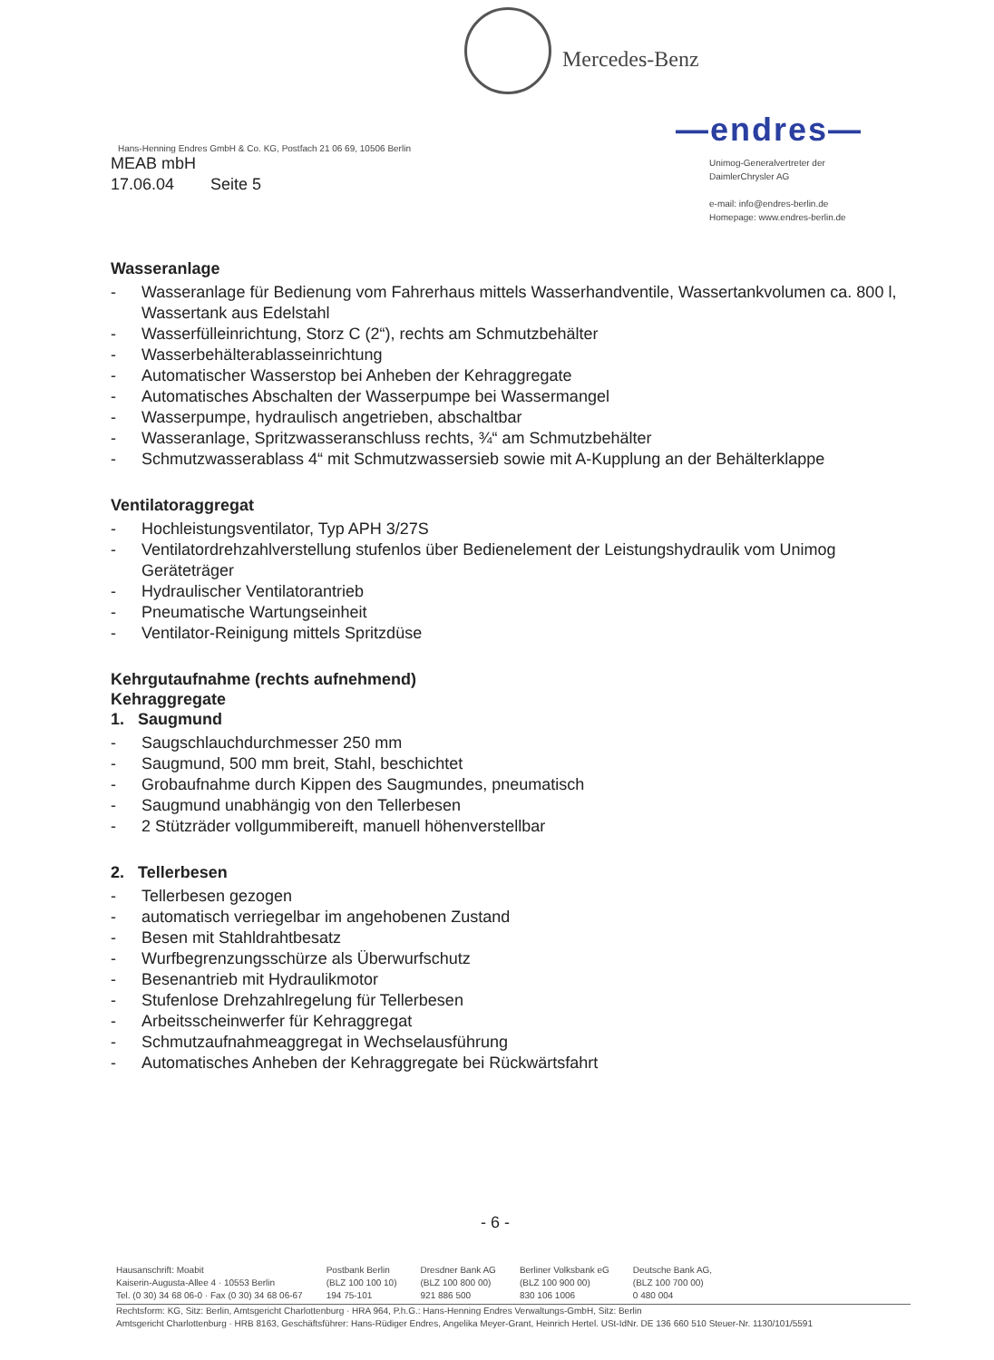Mercedes-Benz
—endres—
Unimog-Generalvertreter der
DaimlerChrysler AG
e-mail: info@endres-berlin.de
Homepage: www.endres-berlin.de
Hans-Henning Endres GmbH & Co. KG, Postfach 21 06 69, 10506 Berlin
MEAB mbH
17.06.04 Seite 5
Wasseranlage
- Wasseranlage für Bedienung vom Fahrerhaus mittels Wasserhandventile, Wassertankvolumen ca. 800 l, Wassertank aus Edelstahl
- Wasserfülleinrichtung, Storz C (2“), rechts am Schmutzbehälter
- Wasserbehälterablasseinrichtung
- Automatischer Wasserstop bei Anheben der Kehraggregate
- Automatisches Abschalten der Wasserpumpe bei Wassermangel
- Wasserpumpe, hydraulisch angetrieben, abschaltbar
- Wasseranlage, Spritzwasseranschluss rechts, ¾“ am Schmutzbehälter
- Schmutzwasserablass 4“ mit Schmutzwassersieb sowie mit A-Kupplung an der Behälterklappe
Ventilatoraggregat
- Hochleistungsventilator, Typ APH 3/27S
- Ventilatordrehzahlverstellung stufenlos über Bedienelement der Leistungshydraulik vom Unimog Geräteträger
- Hydraulischer Ventilatorantrieb
- Pneumatische Wartungseinheit
- Ventilator-Reinigung mittels Spritzdüse
Kehrgutaufnahme (rechts aufnehmend)
Kehraggregate
1. Saugmund
- Saugschlauchdurchmesser 250 mm
- Saugmund, 500 mm breit, Stahl, beschichtet
- Grobaufnahme durch Kippen des Saugmundes, pneumatisch
- Saugmund unabhängig von den Tellerbesen
- 2 Stützräder vollgummibereift, manuell höhenverstellbar
2. Tellerbesen
- Tellerbesen gezogen
- automatisch verriegelbar im angehobenen Zustand
- Besen mit Stahldrahtbesatz
- Wurfbegrenzungsschürze als Überwurfschutz
- Besenantrieb mit Hydraulikmotor
- Stufenlose Drehzahlregelung für Tellerbesen
- Arbeitsscheinwerfer für Kehraggregat
- Schmutzaufnahmeaggregat in Wechselausführung
- Automatisches Anheben der Kehraggregate bei Rückwärtsfahrt
- 6 -
Hausanschrift: Moabit
Kaiserin-Augusta-Allee 4 · 10553 Berlin
Tel. (0 30) 34 68 06-0 · Fax (0 30) 34 68 06-67
Postbank Berlin
(BLZ 100 100 10)
194 75-101
Dresdner Bank AG
(BLZ 100 800 00)
921 886 500
Berliner Volksbank eG
(BLZ 100 900 00)
830 106 1006
Deutsche Bank AG,
(BLZ 100 700 00)
0 480 004
Rechtsform: KG, Sitz: Berlin, Amtsgericht Charlottenburg · HRA 964, P.h.G.: Hans-Henning Endres Verwaltungs-GmbH, Sitz: Berlin
Amtsgericht Charlottenburg · HRB 8163, Geschäftsführer: Hans-Rüdiger Endres, Angelika Meyer-Grant, Heinrich Hertel. USt-IdNr. DE 136 660 510 Steuer-Nr. 1130/101/5591